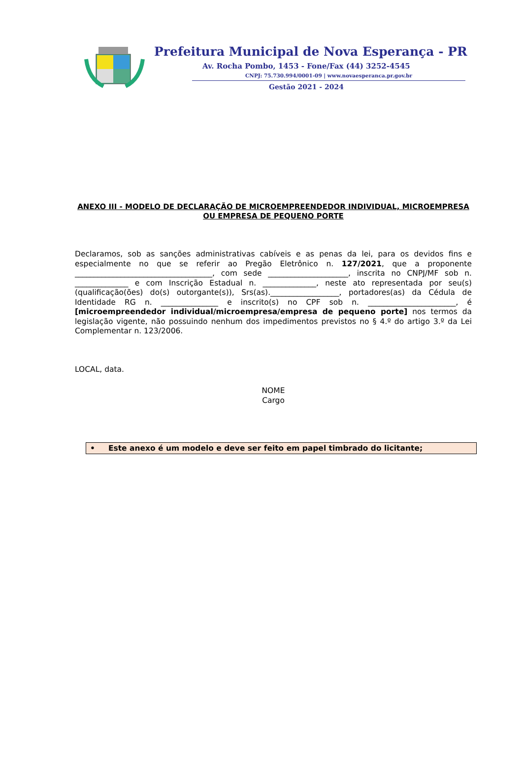Prefeitura Municipal de Nova Esperança - PR
Av. Rocha Pombo, 1453 - Fone/Fax (44) 3252-4545
CNPJ: 75.730.994/0001-09 | www.novaesperanca.pr.gov.br
Gestão 2021 - 2024
ANEXO III - MODELO DE DECLARAÇÃO DE MICROEMPREENDEDOR INDIVIDUAL, MICROEMPRESA OU EMPRESA DE PEQUENO PORTE
Declaramos, sob as sanções administrativas cabíveis e as penas da lei, para os devidos fins e especialmente no que se referir ao Pregão Eletrônico n. 127/2021, que a proponente ____________________________________, com sede _____________________, inscrita no CNPJ/MF sob n. ______________ e com Inscrição Estadual n. ______________, neste ato representada por seu(s) (qualificação(ões) do(s) outorgante(s)), Srs(as).__________________, portadores(as) da Cédula de Identidade RG n. _______________ e inscrito(s) no CPF sob n. _______________________, é [microempreendedor individual/microempresa/empresa de pequeno porte] nos termos da legislação vigente, não possuindo nenhum dos impedimentos previstos no § 4.º do artigo 3.º da Lei Complementar n. 123/2006.
LOCAL, data.
NOME
Cargo
• Este anexo é um modelo e deve ser feito em papel timbrado do licitante;